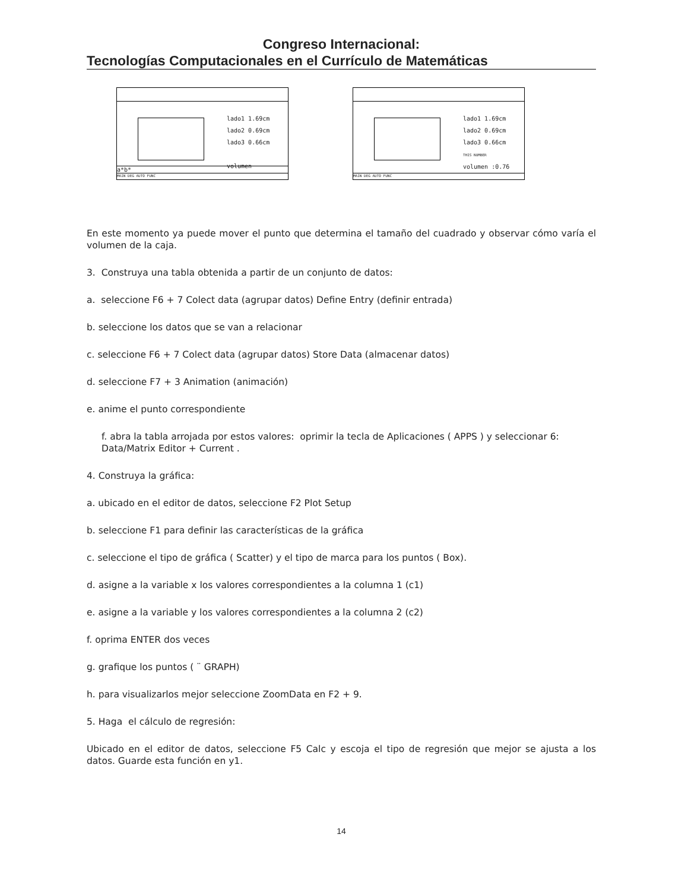Congreso Internacional:
Tecnologías Computacionales en el Currículo de Matemáticas
lado1 1.69cm
lado2 0.69cm
lado3 0.66cm
volumen
a*b*
MAIN DEG AUTO FUNC
lado1 1.69cm
lado2 0.69cm
lado3 0.66cm
THIS NUMBER
volumen :0.76
MAIN DEG AUTO FUNC
En este momento ya puede mover el punto que determina el tamaño del cuadrado y observar cómo varía el volumen de la caja.
3. Construya una tabla obtenida a partir de un conjunto de datos:
a. seleccione F6 + 7 Colect data (agrupar datos) Define Entry (definir entrada)
b. seleccione los datos que se van a relacionar
c. seleccione F6 + 7 Colect data (agrupar datos) Store Data (almacenar datos)
d. seleccione F7 + 3 Animation (animación)
e. anime el punto correspondiente
f. abra la tabla arrojada por estos valores: oprimir la tecla de Aplicaciones ( APPS ) y seleccionar 6: Data/Matrix Editor + Current .
4. Construya la gráfica:
a. ubicado en el editor de datos, seleccione F2 Plot Setup
b. seleccione F1 para definir las características de la gráfica
c. seleccione el tipo de gráfica ( Scatter) y el tipo de marca para los puntos ( Box).
d. asigne a la variable x los valores correspondientes a la columna 1 (c1)
e. asigne a la variable y los valores correspondientes a la columna 2 (c2)
f. oprima ENTER dos veces
g. grafique los puntos ( ¨ GRAPH)
h. para visualizarlos mejor seleccione ZoomData en F2 + 9.
5. Haga el cálculo de regresión:
Ubicado en el editor de datos, seleccione F5 Calc y escoja el tipo de regresión que mejor se ajusta a los datos. Guarde esta función en y1.
14